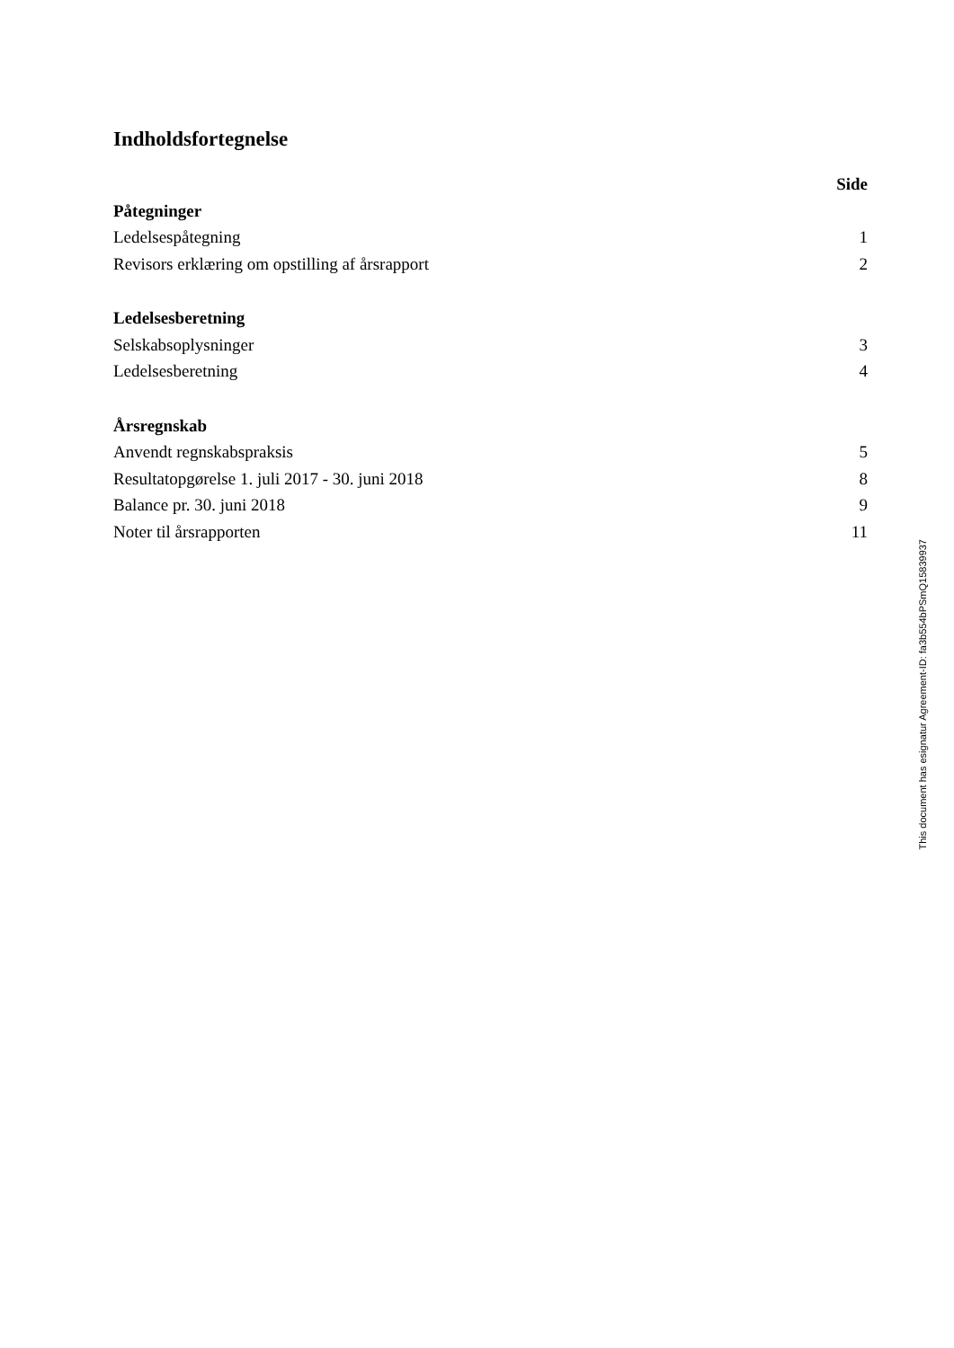Indholdsfortegnelse
| | Side |
| Påtegninger | |
| Ledelsespåtegning | 1 |
| Revisors erklæring om opstilling af årsrapport | 2 |
| Ledelsesberetning | |
| Selskabsoplysninger | 3 |
| Ledelsesberetning | 4 |
| Årsregnskab | |
| Anvendt regnskabspraksis | 5 |
| Resultatopgørelse 1. juli 2017 - 30. juni 2018 | 8 |
| Balance pr. 30. juni 2018 | 9 |
| Noter til årsrapporten | 11 |
This document has esignatur Agreement-ID: fa3b554bPSmQ15839937